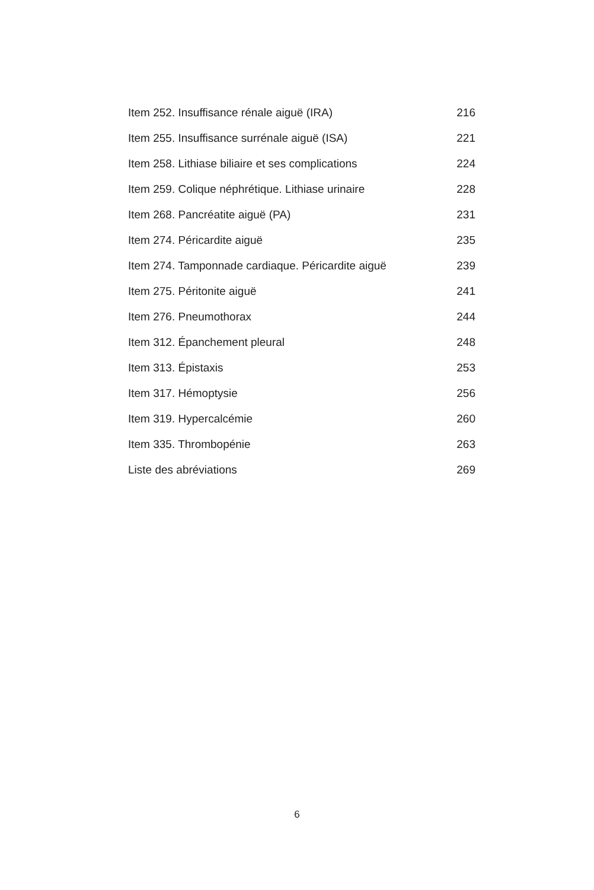Item 252. Insuffisance rénale aiguë (IRA) 216
Item 255. Insuffisance surrénale aiguë (ISA) 221
Item 258. Lithiase biliaire et ses complications 224
Item 259. Colique néphrétique. Lithiase urinaire 228
Item 268. Pancréatite aiguë (PA) 231
Item 274. Péricardite aiguë 235
Item 274. Tamponnade cardiaque. Péricardite aiguë 239
Item 275. Péritonite aiguë 241
Item 276. Pneumothorax 244
Item 312. Épanchement pleural 248
Item 313. Épistaxis 253
Item 317. Hémoptysie 256
Item 319. Hypercalcémie 260
Item 335. Thrombopénie 263
Liste des abréviations 269
6